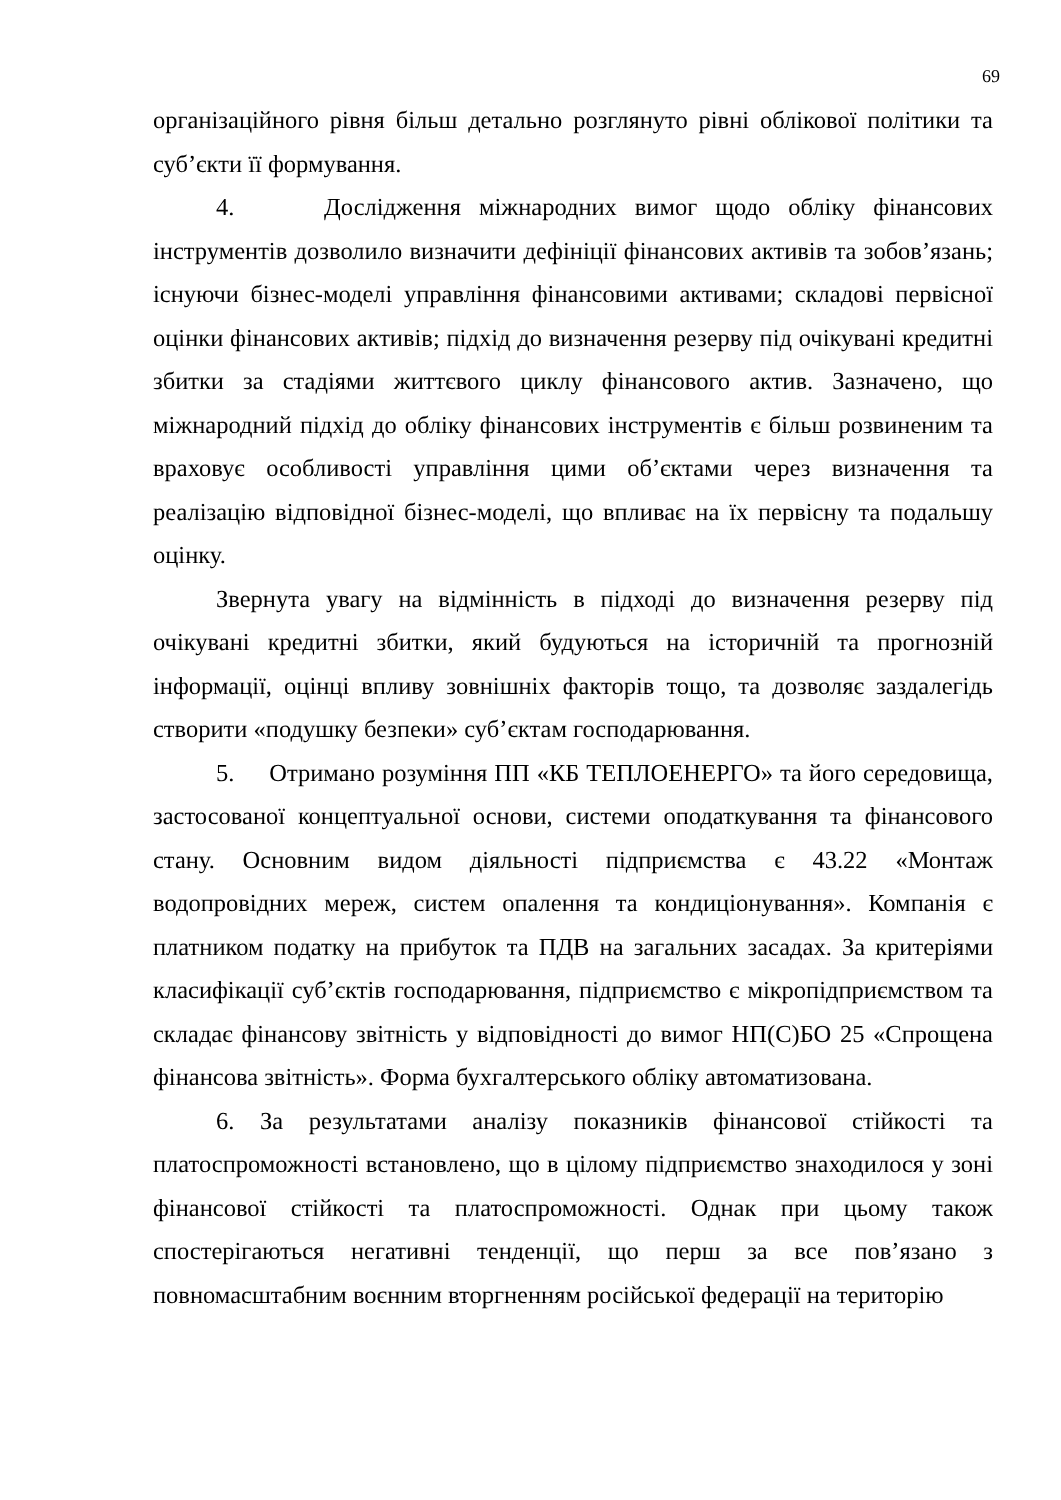69
організаційного рівня більш детально розглянуто рівні облікової політики та суб’єкти її формування.
4. Дослідження міжнародних вимог щодо обліку фінансових інструментів дозволило визначити дефініції фінансових активів та зобов’язань; існуючи бізнес-моделі управління фінансовими активами; складові первісної оцінки фінансових активів; підхід до визначення резерву під очікувані кредитні збитки за стадіями життєвого циклу фінансового актив. Зазначено, що міжнародний підхід до обліку фінансових інструментів є більш розвиненим та враховує особливості управління цими об’єктами через визначення та реалізацію відповідної бізнес-моделі, що впливає на їх первісну та подальшу оцінку.
Звернута увагу на відмінність в підході до визначення резерву під очікувані кредитні збитки, який будуються на історичній та прогнозній інформації, оцінці впливу зовнішніх факторів тощо, та дозволяє заздалегідь створити «подушку безпеки» суб’єктам господарювання.
5. Отримано розуміння ПП «КБ ТЕПЛОЕНЕРГО» та його середовища, застосованої концептуальної основи, системи оподаткування та фінансового стану. Основним видом діяльності підприємства є 43.22 «Монтаж водопровідних мереж, систем опалення та кондиціонування». Компанія є платником податку на прибуток та ПДВ на загальних засадах. За критеріями класифікації суб’єктів господарювання, підприємство є мікропідприємством та складає фінансову звітність у відповідності до вимог НП(С)БО 25 «Спрощена фінансова звітність». Форма бухгалтерського обліку автоматизована.
6. За результатами аналізу показників фінансової стійкості та платоспроможності встановлено, що в цілому підприємство знаходилося у зоні фінансової стійкості та платоспроможності. Однак при цьому також спостерігаються негативні тенденції, що перш за все пов’язано з повномасштабним воєнним вторгненням російської федерації на територію